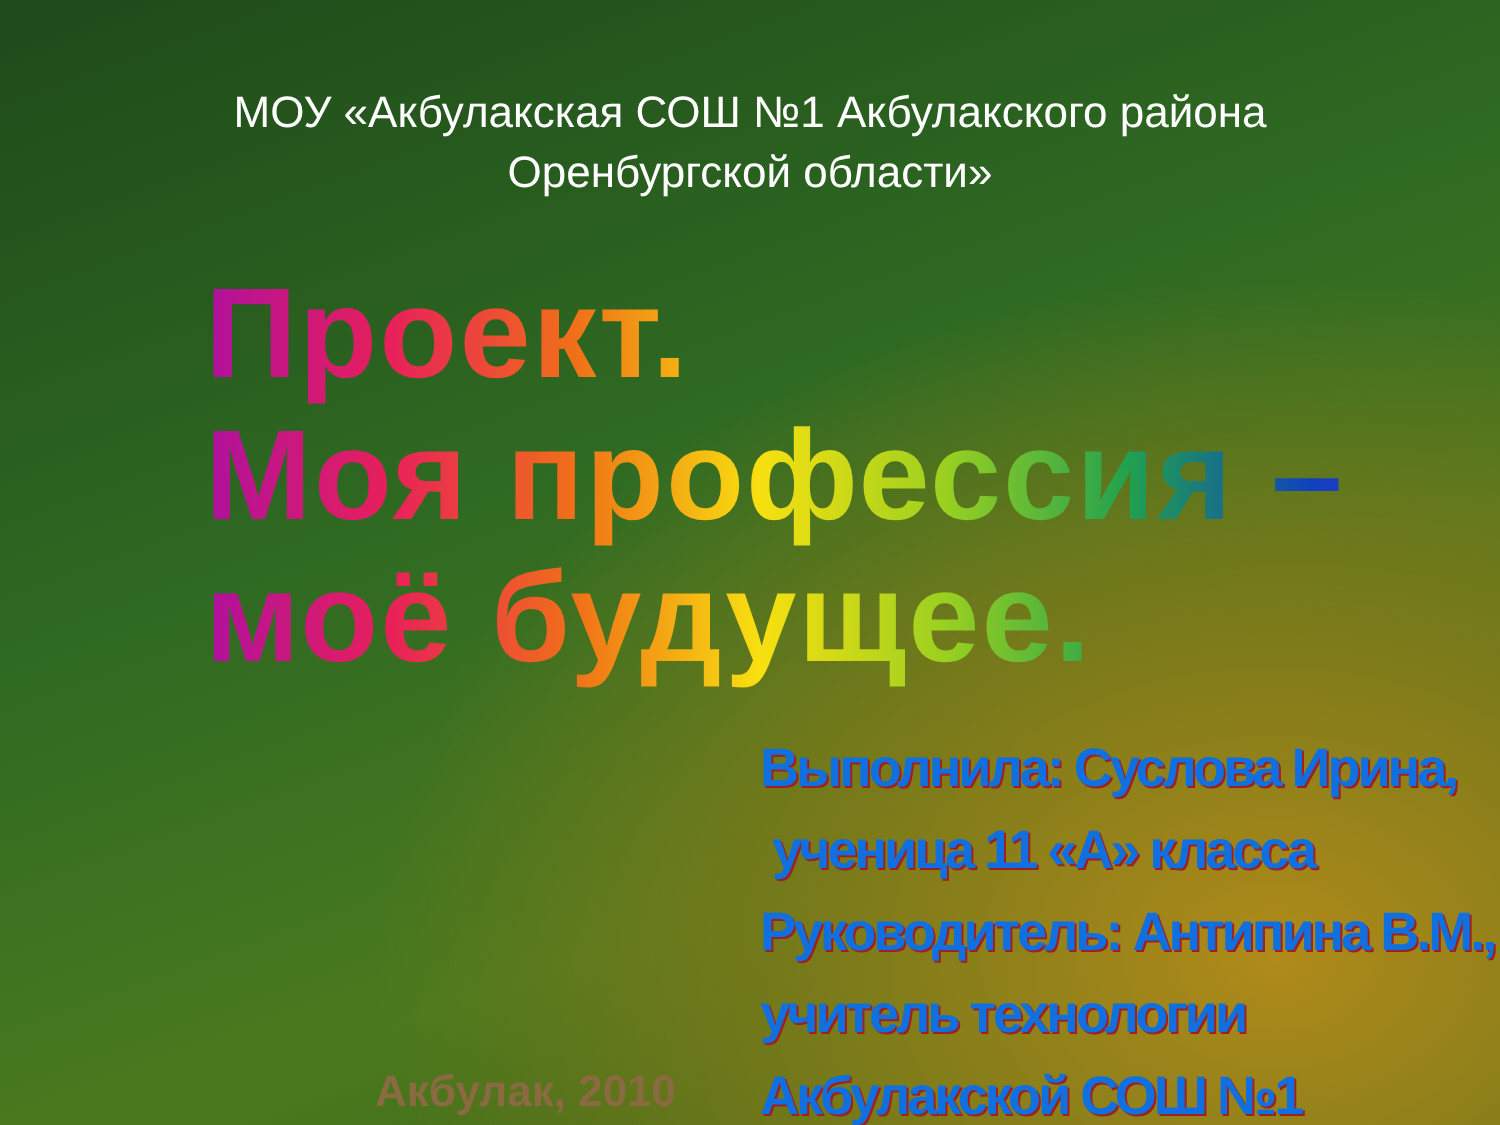МОУ «Акбулакская СОШ №1 Акбулакского района
Оренбургской области»
Проект.
Моя профессия –
моё будущее.
Выполнила: Суслова Ирина,
ученица 11 «А» класса
Руководитель: Антипина В.М.,
учитель технологии
Акбулакской СОШ №1
Акбулак, 2010